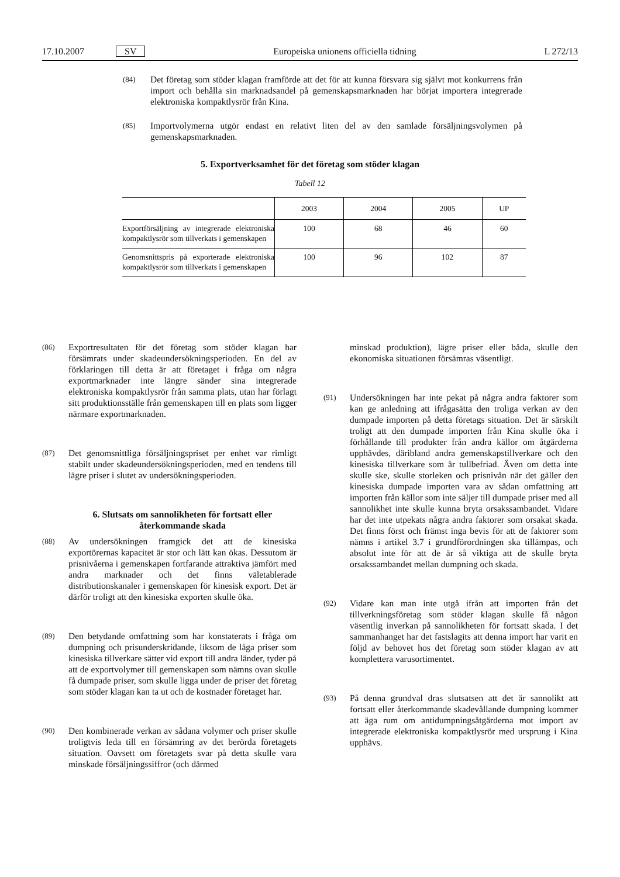17.10.2007 SV Europeiska unionens officiella tidning L 272/13
(84) Det företag som stöder klagan framförde att det för att kunna försvara sig självt mot konkurrens från import och behålla sin marknadsandel på gemenskapsmarknaden har börjat importera integrerade elektroniska kompaktlysrör från Kina.
(85) Importvolymerna utgör endast en relativt liten del av den samlade försäljningsvolymen på gemenskapsmarknaden.
5. Exportverksamhet för det företag som stöder klagan
Tabell 12
| | 2003 | 2004 | 2005 | UP |
| --- | --- | --- | --- | --- |
| Exportförsäljning av integrerade elektroniska kompaktlysrör som tillverkats i gemenskapen | 100 | 68 | 46 | 60 |
| Genomsnittspris på exporterade elektroniska kompaktlysrör som tillverkats i gemenskapen | 100 | 96 | 102 | 87 |
(86) Exportresultaten för det företag som stöder klagan har försämrats under skadeundersökningsperioden. En del av förklaringen till detta är att företaget i fråga om några exportmarknader inte längre sänder sina integrerade elektroniska kompaktlysrör från samma plats, utan har förlagt sitt produktionsställe från gemenskapen till en plats som ligger närmare exportmarknaden.
(87) Det genomsnittliga försäljningspriset per enhet var rimligt stabilt under skadeundersökningsperioden, med en tendens till lägre priser i slutet av undersökningsperioden.
6. Slutsats om sannolikheten för fortsatt eller återkommande skada
(88) Av undersökningen framgick det att de kinesiska exportörernas kapacitet är stor och lätt kan ökas. Dessutom är prisnivåerna i gemenskapen fortfarande attraktiva jämfört med andra marknader och det finns väletablerade distributionskanaler i gemenskapen för kinesisk export. Det är därför troligt att den kinesiska exporten skulle öka.
(89) Den betydande omfattning som har konstaterats i fråga om dumpning och prisunderskridande, liksom de låga priser som kinesiska tillverkare sätter vid export till andra länder, tyder på att de exportvolymer till gemenskapen som nämns ovan skulle få dumpade priser, som skulle ligga under de priser det företag som stöder klagan kan ta ut och de kostnader företaget har.
(90) Den kombinerade verkan av sådana volymer och priser skulle troligtvis leda till en försämring av det berörda företagets situation. Oavsett om företagets svar på detta skulle vara minskade försäljningssiffror (och därmed
minskad produktion), lägre priser eller båda, skulle den ekonomiska situationen försämras väsentligt.
(91) Undersökningen har inte pekat på några andra faktorer som kan ge anledning att ifrågasätta den troliga verkan av den dumpade importen på detta företags situation. Det är särskilt troligt att den dumpade importen från Kina skulle öka i förhållande till produkter från andra källor om åtgärderna upphävdes, däribland andra gemenskapstillverkare och den kinesiska tillverkare som är tullbefriad. Även om detta inte skulle ske, skulle storleken och prisnivån när det gäller den kinesiska dumpade importen vara av sådan omfattning att importen från källor som inte säljer till dumpade priser med all sannolikhet inte skulle kunna bryta orsakssambandet. Vidare har det inte utpekats några andra faktorer som orsakat skada. Det finns först och främst inga bevis för att de faktorer som nämns i artikel 3.7 i grundförordningen ska tillämpas, och absolut inte för att de är så viktiga att de skulle bryta orsakssambandet mellan dumpning och skada.
(92) Vidare kan man inte utgå ifrån att importen från det tillverkningsföretag som stöder klagan skulle få någon väsentlig inverkan på sannolikheten för fortsatt skada. I det sammanhanget har det fastslagits att denna import har varit en följd av behovet hos det företag som stöder klagan av att komplettera varusortimentet.
(93) På denna grundval dras slutsatsen att det är sannolikt att fortsatt eller återkommande skadevållande dumpning kommer att äga rum om antidumpningsåtgärderna mot import av integrerade elektroniska kompaktlysrör med ursprung i Kina upphävs.